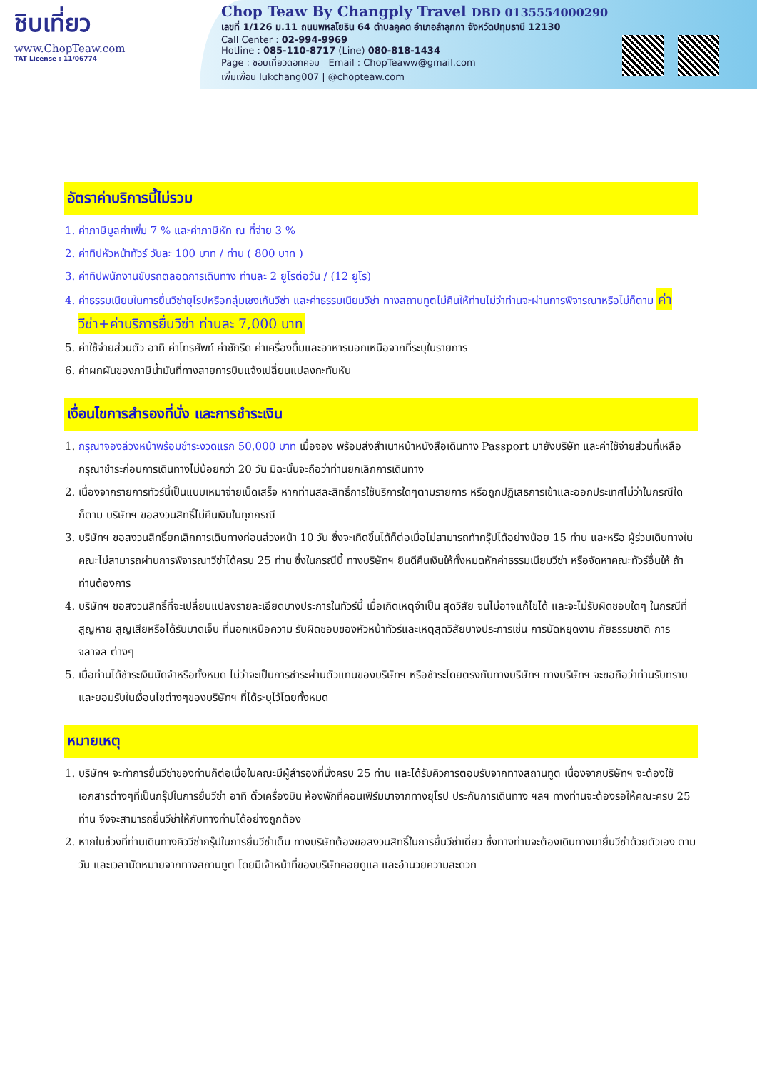ชิบเที่ยว
www.ChopTeaw.com
TAT License : 11/06774
Chop Teaw By Changply Travel DBD 0135554000290
เลขที่ 1/126 ม.11 ถนนพหลโยธิน 64 ตำบลคูคต อำเภอลำลูกกา จังหวัดปทุมธานี 12130
Call Center : 02-994-9969
Hotline : 085-110-8717 (Line) 080-818-1434
Page : ชอบเที่ยวดอทคอม Email : ChopTeaww@gmail.com
เพิ่มเพื่อน lukchang007 | @chopteaw.com
อัตราค่าบริการนี้ไม่รวม
1. ค่าภาษีมูลค่าเพิ่ม 7 % และค่าภาษีหัก ณ ที่จ่าย 3 %
2. ค่าทิปหัวหน้าทัวร์ วันละ 100 บาท / ท่าน ( 800 บาท )
3. ค่าทิปพนักงานขับรถตลอดการเดินทาง ท่านละ 2 ยูโรต่อวัน / (12 ยูโร)
4. ค่าธรรมเนียมในการยื่นวีซ่ายุโรปหรือกลุ่มเชงเก้นวีซ่า และค่าธรรมเนียมวีซ่า ทางสถานทูตไม่คืนให้ท่านไม่ว่าท่านจะผ่านการพิจารณาหรือไม่ก็ตาม ค่าวีซ่า+ค่าบริการยื่นวีซ่า ท่านละ 7,000 บาท
5. ค่าใช้จ่ายส่วนตัว อาทิ ค่าโทรศัพท์ ค่าซักรีด ค่าเครื่องดื่มและอาหารนอกเหนือจากที่ระบุในรายการ
6. ค่าผกผันของภาษีน้ำมันที่ทางสายการบินแจ้งเปลี่ยนแปลงกะทันหัน
เงื่อนไขการสำรองที่นั่ง และการชำระเงิน
1. กรุณาจองล่วงหน้าพร้อมชำระงวดแรก 50,000 บาท เมื่อจอง พร้อมส่งสำเนาหน้าหนังสือเดินทาง Passport มายังบริษัท และค่าใช้จ่ายส่วนที่เหลือกรุณาชำระก่อนการเดินทางไม่น้อยกว่า 20 วัน มิฉะนั้นจะถือว่าท่านยกเลิกการเดินทาง
2. เนื่องจากรายการทัวร์นี้เป็นแบบเหมาจ่ายเบ็ดเสร็จ หากท่านสละสิทธิ์การใช้บริการใดๆตามรายการ หรือถูกปฏิเสธการเข้าและออกประเทศไม่ว่าในกรณีใดก็ตาม บริษัทฯ ขอสงวนสิทธิ์ไม่คืนเงินในทุกกรณี
3. บริษัทฯ ขอสงวนสิทธิ์ยกเลิกการเดินทางก่อนล่วงหน้า 10 วัน ซึ่งจะเกิดขึ้นได้ก็ต่อเมื่อไม่สามารถทำกรุ๊ปได้อย่างน้อย 15 ท่าน และหรือ ผู้ร่วมเดินทางในคณะไม่สามารถผ่านการพิจารณาวีซ่าได้ครบ 25 ท่าน ซึ่งในกรณีนี้ ทางบริษัทฯ ยินดีคืนเงินให้ทั้งหมดหักค่าธรรมเนียมวีซ่า หรือจัดหาคณะทัวร์อื่นให้ ถ้าท่านต้องการ
4. บริษัทฯ ขอสงวนสิทธิ์ที่จะเปลี่ยนแปลงรายละเอียดบางประการในทัวร์นี้ เมื่อเกิดเหตุจำเป็น สุดวิสัย จนไม่อาจแก้ไขได้ และจะไม่รับผิดชอบใดๆ ในกรณีที่สูญหาย สูญเสียหรือได้รับบาดเจ็บ ที่นอกเหนือความ รับผิดชอบของหัวหน้าทัวร์และเหตุสุดวิสัยบางประการเช่น การนัดหยุดงาน ภัยธรรมชาติ การจลาจล ต่างๆ
5. เมื่อท่านได้ชำระเงินมัดจำหรือทั้งหมด ไม่ว่าจะเป็นการชำระผ่านตัวแทนของบริษัทฯ หรือชำระโดยตรงกับทางบริษัทฯ ทางบริษัทฯ จะขอถือว่าท่านรับทราบและยอมรับในเงื่อนไขต่างๆของบริษัทฯ ที่ได้ระบุไว้โดยทั้งหมด
หมายเหตุ
1. บริษัทฯ จะทำการยื่นวีซ่าของท่านก็ต่อเมื่อในคณะมีผู้สำรองที่นั่งครบ 25 ท่าน และได้รับคิวการตอบรับจากทางสถานทูต เนื่องจากบริษัทฯ จะต้องใช้เอกสารต่างๆที่เป็นกรุ๊ปในการยื่นวีซ่า อาทิ ตั๋วเครื่องบิน ห้องพักที่คอนเฟิร์มมาจากทางยุโรป ประกันการเดินทาง ฯลฯ ทางท่านจะต้องรอให้คณะครบ 25 ท่าน จึงจะสามารถยื่นวีซ่าให้กับทางท่านได้อย่างถูกต้อง
2. หากในช่วงที่ท่านเดินทางคิววีซ่ากรุ๊ปในการยื่นวีซ่าเต็ม ทางบริษัทต้องขอสงวนสิทธิ์ในการยื่นวีซ่าเดี่ยว ซึ่งทางท่านจะต้องเดินทางมายื่นวีซ่าด้วยตัวเอง ตามวัน และเวลานัดหมายจากทางสถานทูต โดยมีเจ้าหน้าที่ของบริษัทคอยดูแล และอำนวยความสะดวก